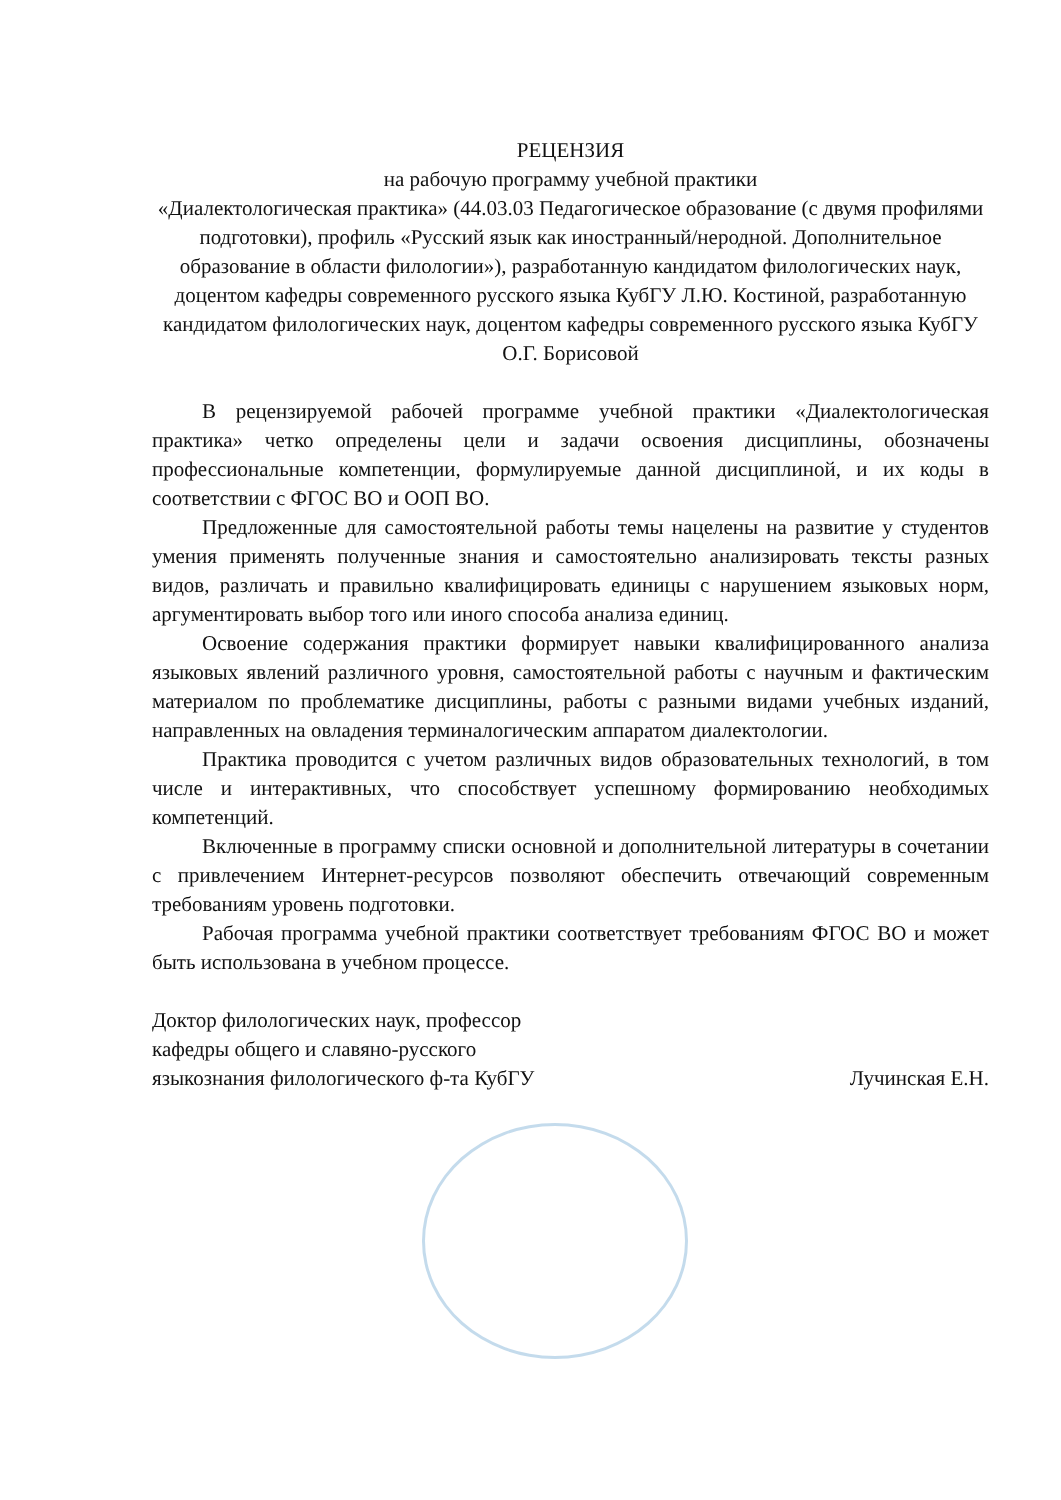РЕЦЕНЗИЯ
на рабочую программу учебной практики
«Диалектологическая практика» (44.03.03 Педагогическое образование (с двумя профилями подготовки), профиль «Русский язык как иностранный/неродной. Дополнительное образование в области филологии»), разработанную кандидатом филологических наук, доцентом кафедры современного русского языка КубГУ Л.Ю. Костиной, разработанную кандидатом филологических наук, доцентом кафедры современного русского языка КубГУ О.Г. Борисовой
В рецензируемой рабочей программе учебной практики «Диалектологическая практика» четко определены цели и задачи освоения дисциплины, обозначены профессиональные компетенции, формулируемые данной дисциплиной, и их коды в соответствии с ФГОС ВО и ООП ВО.
Предложенные для самостоятельной работы темы нацелены на развитие у студентов умения применять полученные знания и самостоятельно анализировать тексты разных видов, различать и правильно квалифицировать единицы с нарушением языковых норм, аргументировать выбор того или иного способа анализа единиц.
Освоение содержания практики формирует навыки квалифицированного анализа языковых явлений различного уровня, самостоятельной работы с научным и фактическим материалом по проблематике дисциплины, работы с разными видами учебных изданий, направленных на овладения терминалогическим аппаратом диалектологии.
Практика проводится с учетом различных видов образовательных технологий, в том числе и интерактивных, что способствует успешному формированию необходимых компетенций.
Включенные в программу списки основной и дополнительной литературы в сочетании с привлечением Интернет-ресурсов позволяют обеспечить отвечающий современным требованиям уровень подготовки.
Рабочая программа учебной практики соответствует требованиям ФГОС ВО и может быть использована в учебном процессе.
Доктор филологических наук, профессор
кафедры общего и славяно-русского
языкознания филологического ф-та КубГУ
Лучинская Е.Н.